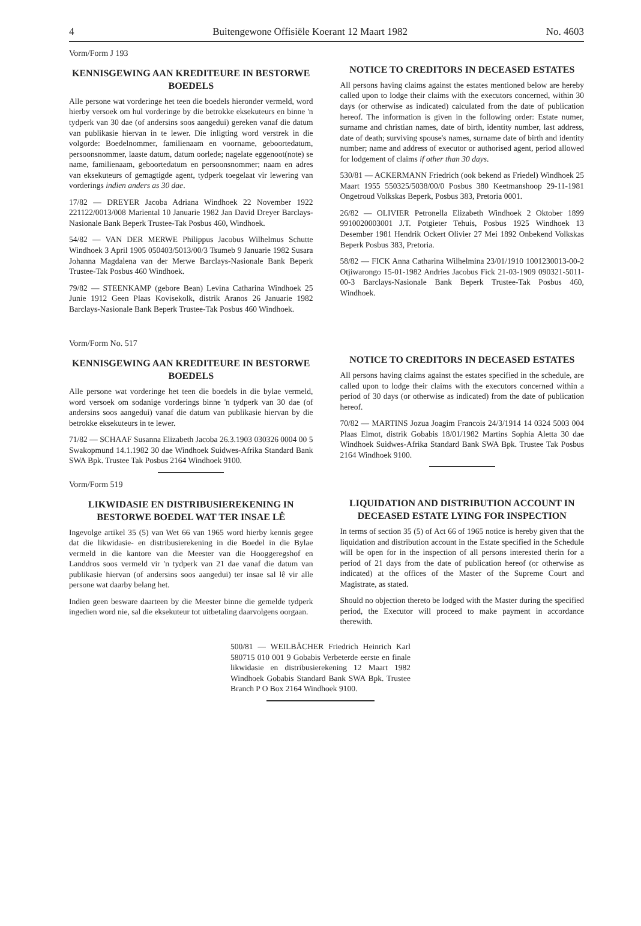4 Buitengewone Offisiële Koerant 12 Maart 1982 No. 4603
Vorm/Form J 193
KENNISGEWING AAN KREDITEURE IN BESTORWE BOEDELS
Alle persone wat vorderinge het teen die boedels hieronder vermeld, word hierby versoek om hul vorderinge by die betrokke eksekuteurs en binne 'n tydperk van 30 dae (of andersins soos aangedui) gereken vanaf die datum van publikasie hiervan in te lewer. Die inligting word verstrek in die volgorde: Boedelnommer, familienaam en voorname, geboortedatum, persoonsnommer, laaste datum, datum oorlede; nagelate eggenoot(note) se name, familienaam, geboortedatum en persoonsnommer; naam en adres van eksekuteurs of gemagtigde agent, tydperk toegelaat vir lewering van vorderings indien anders as 30 dae.
17/82 — DREYER Jacoba Adriana Windhoek 22 November 1922 221122/0013/008 Mariental 10 Januarie 1982 Jan David Dreyer Barclays-Nasionale Bank Beperk Trustee-Tak Posbus 460, Windhoek.
54/82 — VAN DER MERWE Philippus Jacobus Wilhelmus Schutte Windhoek 3 April 1905 050403/5013/00/3 Tsumeb 9 Januarie 1982 Susara Johanna Magdalena van der Merwe Barclays-Nasionale Bank Beperk Trustee-Tak Posbus 460 Windhoek.
79/82 — STEENKAMP (gebore Bean) Levina Catharina Windhoek 25 Junie 1912 Geen Plaas Kovisekolk, distrik Aranos 26 Januarie 1982 Barclays-Nasionale Bank Beperk Trustee-Tak Posbus 460 Windhoek.
NOTICE TO CREDITORS IN DECEASED ESTATES
All persons having claims against the estates mentioned below are hereby called upon to lodge their claims with the executors concerned, within 30 days (or otherwise as indicated) calculated from the date of publication hereof. The information is given in the following order: Estate numer, surname and christian names, date of birth, identity number, last address, date of death; surviving spouse's names, surname date of birth and identity number; name and address of executor or authorised agent, period allowed for lodgement of claims if other than 30 days.
530/81 — ACKERMANN Friedrich (ook bekend as Friedel) Windhoek 25 Maart 1955 550325/5038/00/0 Posbus 380 Keetmanshoop 29-11-1981 Ongetroud Volkskas Beperk, Posbus 383, Pretoria 0001.
26/82 — OLIVIER Petronella Elizabeth Windhoek 2 Oktober 1899 9910020003001 J.T. Potgieter Tehuis, Posbus 1925 Windhoek 13 Desember 1981 Hendrik Ockert Olivier 27 Mei 1892 Onbekend Volkskas Beperk Posbus 383, Pretoria.
58/82 — FICK Anna Catharina Wilhelmina 23/01/1910 1001230013-00-2 Otjiwarongo 15-01-1982 Andries Jacobus Fick 21-03-1909 090321-5011-00-3 Barclays-Nasionale Bank Beperk Trustee-Tak Posbus 460, Windhoek.
Vorm/Form No. 517
KENNISGEWING AAN KREDITEURE IN BESTORWE BOEDELS
Alle persone wat vorderinge het teen die boedels in die bylae vermeld, word versoek om sodanige vorderings binne 'n tydperk van 30 dae (of andersins soos aangedui) vanaf die datum van publikasie hiervan by die betrokke eksekuteurs in te lewer.
71/82 — SCHAAF Susanna Elizabeth Jacoba 26.3.1903 030326 0004 00 5 Swakopmund 14.1.1982 30 dae Windhoek Suidwes-Afrika Standard Bank SWA Bpk. Trustee Tak Posbus 2164 Windhoek 9100.
Vorm/Form 519
LIKWIDASIE EN DISTRIBUSIEREKENING IN BESTORWE BOEDEL WAT TER INSAE LÊ
Ingevolge artikel 35 (5) van Wet 66 van 1965 word hierby kennis gegee dat die likwidasie- en distribusierekening in die Boedel in die Bylae vermeld in die kantore van die Meester van die Hooggeregshof en Landdros soos vermeld vir 'n tydperk van 21 dae vanaf die datum van publikasie hiervan (of andersins soos aangedui) ter insae sal lê vir alle persone wat daarby belang het.
Indien geen besware daarteen by die Meester binne die gemelde tydperk ingedien word nie, sal die eksekuteur tot uitbetaling daarvolgens oorgaan.
NOTICE TO CREDITORS IN DECEASED ESTATES
All persons having claims against the estates specified in the schedule, are called upon to lodge their claims with the executors concerned within a period of 30 days (or otherwise as indicated) from the date of publication hereof.
70/82 — MARTINS Jozua Joagim Francois 24/3/1914 14 0324 5003 004 Plaas Elmot, distrik Gobabis 18/01/1982 Martins Sophia Aletta 30 dae Windhoek Suidwes-Afrika Standard Bank SWA Bpk. Trustee Tak Posbus 2164 Windhoek 9100.
LIQUIDATION AND DISTRIBUTION ACCOUNT IN DECEASED ESTATE LYING FOR INSPECTION
In terms of section 35 (5) of Act 66 of 1965 notice is hereby given that the liquidation and distribution account in the Estate specified in the Schedule will be open for in the inspection of all persons interested therin for a period of 21 days from the date of publication hereof (or otherwise as indicated) at the offices of the Master of the Supreme Court and Magistrate, as stated.
Should no objection thereto be lodged with the Master during the specified period, the Executor will proceed to make payment in accordance therewith.
500/81 — WEILBÄCHER Friedrich Heinrich Karl 580715 010 001 9 Gobabis Verbeterde eerste en finale likwidasie en distribusierekening 12 Maart 1982 Windhoek Gobabis Standard Bank SWA Bpk. Trustee Branch P O Box 2164 Windhoek 9100.